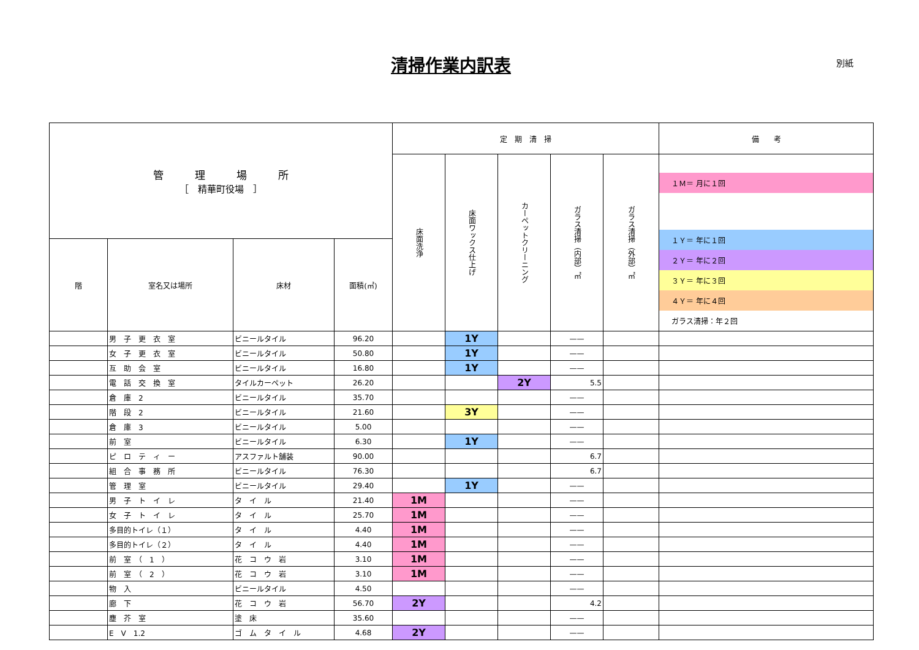清掃作業内訳表 別紙
| 管 理 場 所 ［ 精華町役場 ］ | | | | 定 期 清 掃 | | | | | 備 考 |
| --- | --- | --- | --- | --- | --- | --- | --- | --- | --- |
| | | | | 床面洗浄 | 床面ワックス仕上げ | カーペットクリーニング | ガラス清掃（内部）㎡ | ガラス清掃（外部）㎡ | １Ｍ＝ 月に１回 １Ｙ＝ 年に１回 ２Ｙ＝ 年に２回 ３Ｙ＝ 年に３回 ４Ｙ＝ 年に４回 ガラス清掃：年２回 |
| 階 | 室名又は場所 | 床材 | 面積(㎡) | | | | | | |
| | 男 子 更 衣 室 | ビニールタイル | 96.20 | | 1Y | | —— | | |
| | 女 子 更 衣 室 | ビニールタイル | 50.80 | | 1Y | | —— | | |
| | 互 助 会 室 | ビニールタイル | 16.80 | | 1Y | | —— | | |
| | 電 話 交 換 室 | タイルカーペット | 26.20 | | | 2Y | 5.5 | | |
| | 倉 庫 2 | ビニールタイル | 35.70 | | | | —— | | |
| | 階 段 2 | ビニールタイル | 21.60 | | 3Y | | —— | | |
| | 倉 庫 3 | ビニールタイル | 5.00 | | | | —— | | |
| | 前 室 | ビニールタイル | 6.30 | | 1Y | | —— | | |
| | ピ ロ テ ィ ー | アスファルト舗装 | 90.00 | | | | 6.7 | | |
| | 組 合 事 務 所 | ビニールタイル | 76.30 | | | | 6.7 | | |
| | 管 理 室 | ビニールタイル | 29.40 | | 1Y | | —— | | |
| | 男 子 ト イ レ | タ イ ル | 21.40 | 1M | | | —— | | |
| | 女 子 ト イ レ | タ イ ル | 25.70 | 1M | | | —— | | |
| | 多目的トイレ（１） | タ イ ル | 4.40 | 1M | | | —— | | |
| | 多目的トイレ（２） | タ イ ル | 4.40 | 1M | | | —— | | |
| | 前 室 （ 1 ） | 花 コ ウ 岩 | 3.10 | 1M | | | —— | | |
| | 前 室 （ 2 ） | 花 コ ウ 岩 | 3.10 | 1M | | | —— | | |
| | 物 入 | ビニールタイル | 4.50 | | | | —— | | |
| | 廊 下 | 花 コ ウ 岩 | 56.70 | 2Y | | | 4.2 | | |
| | 塵 芥 室 | 塗 床 | 35.60 | | | | —— | | |
| | E V 1.2 | ゴ ム タ イ ル | 4.68 | 2Y | | | —— | | |